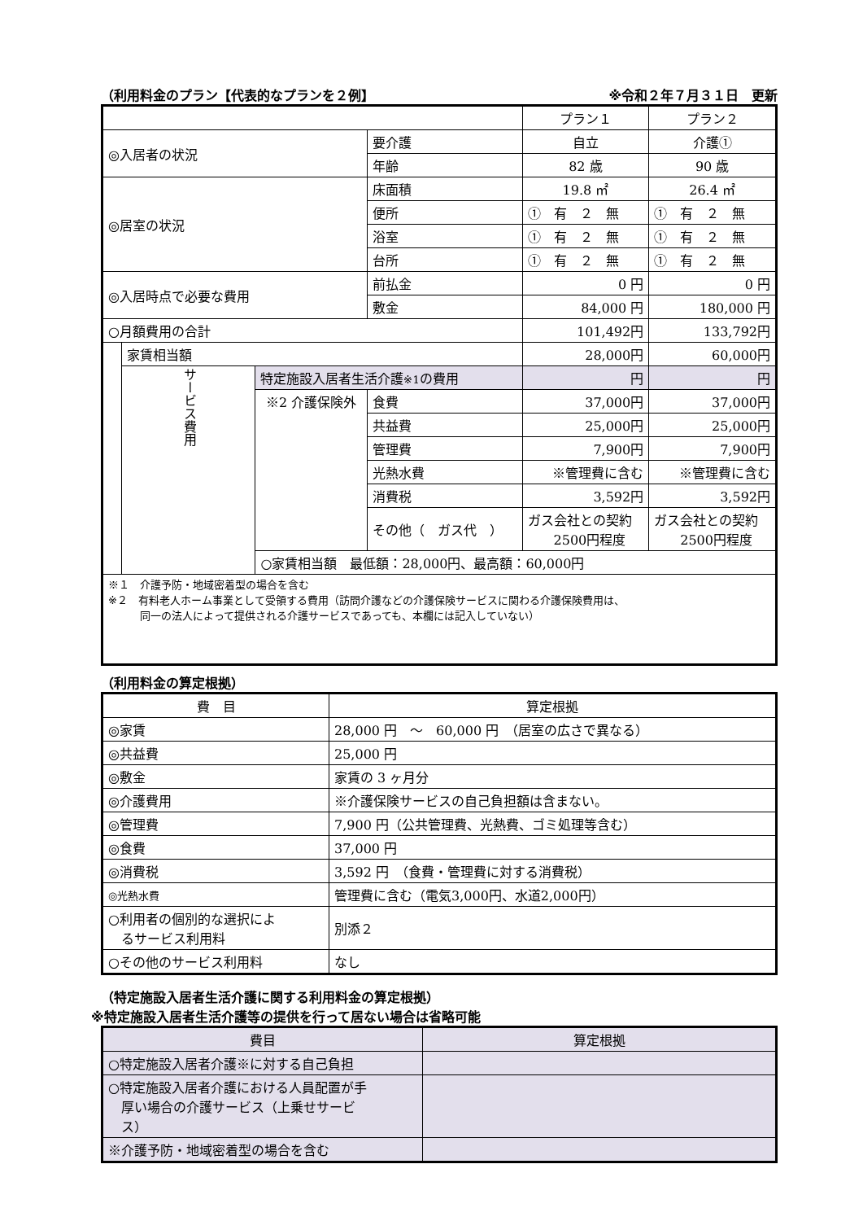（利用料金のプラン【代表的なプランを２例】 ※令和２年７月３１日　更新
| | | | | プラン１ | プラン２ |
| ◎入居者の状況 | | | 要介護 | 自立 | 介護① |
| | | | 年齢 | 82 歳 | 90 歳 |
| ◎居室の状況 | | | 床面積 | 19.8 ㎡ | 26.4 ㎡ |
| | | | 便所 | ➀ 有 ２ 無 | ➀ 有 ２ 無 |
| | | | 浴室 | ➀ 有 ２ 無 | ➀ 有 ２ 無 |
| | | | 台所 | ➀ 有 ２ 無 | ➀ 有 ２ 無 |
| ◎入居時点で必要な費用 | | | 前払金 | 0 円 | 0 円 |
| | | | 敷金 | 84,000 円 | 180,000 円 |
| ○月額費用の合計 | | | | 101,492円 | 133,792円 |
| | 家賃相当額 | | | 28,000円 | 60,000円 |
| | サービス費用 | 特定施設入居者生活介護 ※1 の費用 | | 円 | 円 |
| | | ※2 介護保険外 | 食費 | 37,000円 | 37,000円 |
| | | | 共益費 | 25,000円 | 25,000円 |
| | | | 管理費 | 7,900円 | 7,900円 |
| | | | 光熱水費 | ※管理費に含む | ※管理費に含む |
| | | | 消費税 | 3,592円 | 3,592円 |
| | | | その他（ ガス代 ） | ガス会社との契約 2500円程度 | ガス会社との契約 2500円程度 |
| | | ○家賃相当額 最低額：28,000円、最高額：60,000円 | | | |
| ※１ 介護予防・地域密着型の場合を含む ※２ 有料老人ホーム事業として受領する費用（訪問介護などの介護保険サービスに関わる介護保険費用は、 同一の法人によって提供される介護サービスであっても、本欄には記入していない） | | | | | |
（利用料金の算定根拠）
| 費 目 | 算定根拠 |
| ◎家賃 | 28,000 円 ～ 60,000 円 （居室の広さで異なる） |
| ◎共益費 | 25,000 円 |
| ◎敷金 | 家賃の 3 ヶ月分 |
| ◎介護費用 | ※介護保険サービスの自己負担額は含まない。 |
| ◎管理費 | 7,900 円（公共管理費、光熱費、ゴミ処理等含む） |
| ◎食費 | 37,000 円 |
| ◎消費税 | 3,592 円 （食費・管理費に対する消費税） |
| ◎光熱水費 | 管理費に含む（電気3,000円、水道2,000円） |
| ○利用者の個別的な選択によ るサービス利用料 | 別添２ |
| ○その他のサービス利用料 | なし |
（特定施設入居者生活介護に関する利用料金の算定根拠）
※特定施設入居者生活介護等の提供を行って居ない場合は省略可能
| 費目 | 算定根拠 |
| ○特定施設入居者介護※に対する自己負担 | |
| ○特定施設入居者介護における人員配置が手 厚い場合の介護サービス（上乗せサービ ス） | |
| ※介護予防・地域密着型の場合を含む | |